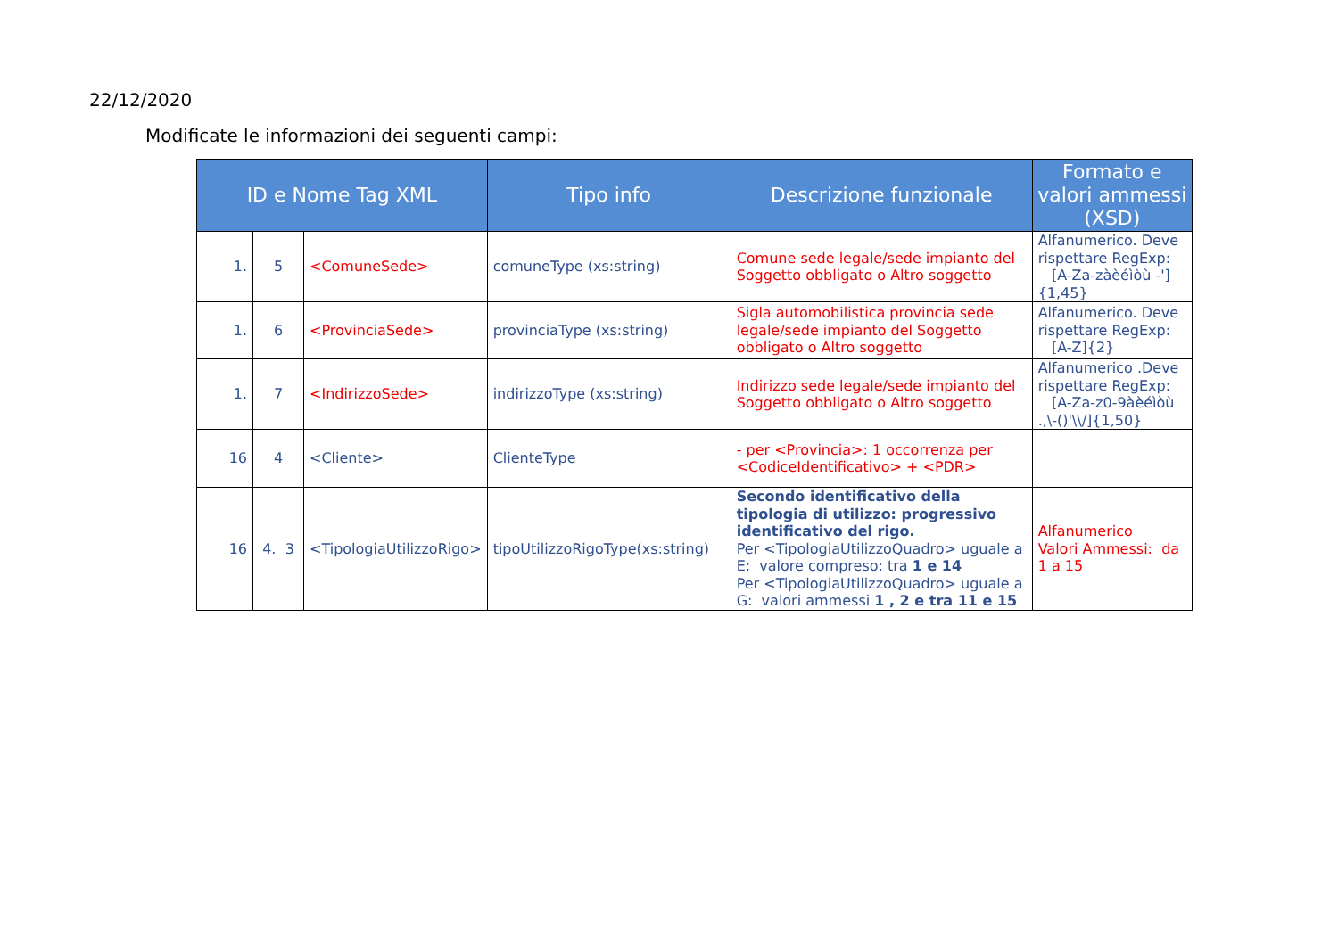22/12/2020
Modificate le informazioni dei seguenti campi:
| ID e Nome Tag XML | | | Tipo info | Descrizione funzionale | Formato e valori ammessi (XSD) |
| --- | --- | --- | --- | --- | --- |
| 1. | 5 | <ComuneSede> | comuneType (xs:string) | Comune sede legale/sede impianto del Soggetto obbligato o Altro soggetto | Alfanumerico. Deve rispettare RegExp: [A-Za-zàèéìòù -']{1,45} |
| 1. | 6 | <ProvinciaSede> | provinciaType (xs:string) | Sigla automobilistica provincia sede legale/sede impianto del Soggetto obbligato o Altro soggetto | Alfanumerico. Deve rispettare RegExp: [A-Z]{2} |
| 1. | 7 | <IndirizzoSede> | indirizzoType (xs:string) | Indirizzo sede legale/sede impianto del Soggetto obbligato o Altro soggetto | Alfanumerico .Deve rispettare RegExp: [A-Za-z0-9àèéìòù .,\-()'\\/]{1,50} |
| 16 | 4 | <Cliente> | ClienteType | - per <Provincia>: 1 occorrenza per <CodiceIdentificativo> + <PDR> | |
| 16 | 4. 3 | <TipologiaUtilizzoRigo> | tipoUtilizzoRigoType(xs:string) | Secondo identificativo della tipologia di utilizzo: progressivo identificativo del rigo. Per <TipologiaUtilizzoQuadro> uguale a E: valore compreso: tra 1 e 14 Per <TipologiaUtilizzoQuadro> uguale a G: valori ammessi 1 , 2 e tra 11 e 15 | Alfanumerico Valori Ammessi: da 1 a 15 |